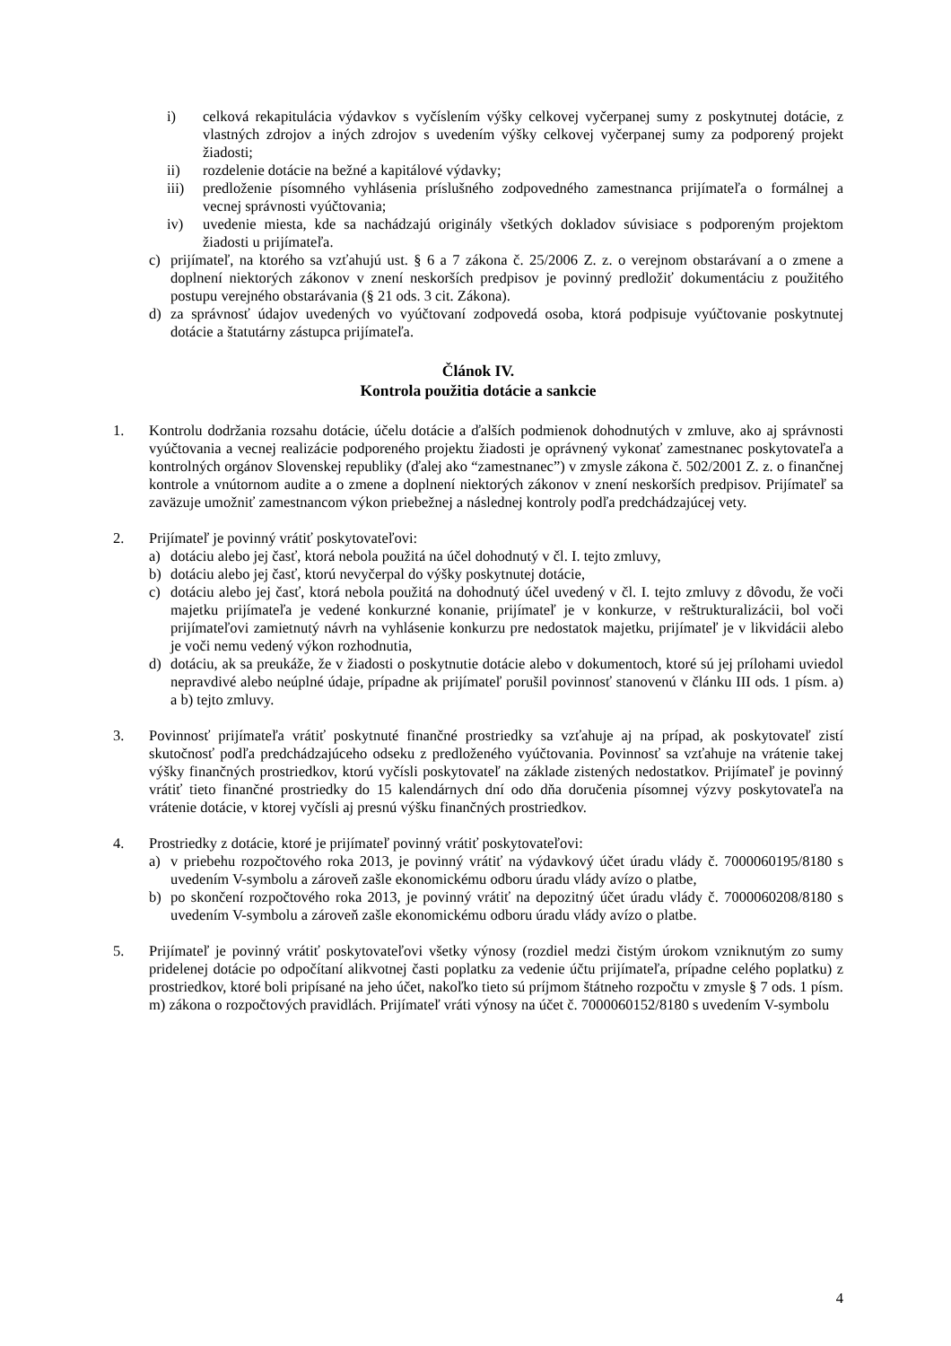i) celková rekapitulácia výdavkov s vyčíslením výšky celkovej vyčerpanej sumy z poskytnutej dotácie, z vlastných zdrojov a iných zdrojov s uvedením výšky celkovej vyčerpanej sumy za podporený projekt žiadosti;
ii) rozdelenie dotácie na bežné a kapitálové výdavky;
iii) predloženie písomného vyhlásenia príslušného zodpovedného zamestnanca prijímateľa o formálnej a vecnej správnosti vyúčtovania;
iv) uvedenie miesta, kde sa nachádzajú originály všetkých dokladov súvisiace s podporeným projektom žiadosti u prijímateľa.
c) prijímateľ, na ktorého sa vzťahujú ust. § 6 a 7 zákona č. 25/2006 Z. z. o verejnom obstarávaní a o zmene a doplnení niektorých zákonov v znení neskorších predpisov je povinný predložiť dokumentáciu z použitého postupu verejného obstarávania (§ 21 ods. 3 cit. Zákona).
d) za správnosť údajov uvedených vo vyúčtovaní zodpovedá osoba, ktorá podpisuje vyúčtovanie poskytnutej dotácie a štatutárny zástupca prijímateľa.
Článok IV.
Kontrola použitia dotácie a sankcie
1. Kontrolu dodržania rozsahu dotácie, účelu dotácie a ďalších podmienok dohodnutých v zmluve, ako aj správnosti vyúčtovania a vecnej realizácie podporeného projektu žiadosti je oprávnený vykonať zamestnanec poskytovateľa a kontrolných orgánov Slovenskej republiky (ďalej ako “zamestnanec”) v zmysle zákona č. 502/2001 Z. z. o finančnej kontrole a vnútornom audite a o zmene a doplnení niektorých zákonov v znení neskorších predpisov. Prijímateľ sa zaväzuje umožniť zamestnancom výkon priebežnej a následnej kontroly podľa predchádzajúcej vety.
2. Prijímateľ je povinný vrátiť poskytovateľovi:
a) dotáciu alebo jej časť, ktorá nebola použitá na účel dohodnutý v čl. I. tejto zmluvy,
b) dotáciu alebo jej časť, ktorú nevyčerpal do výšky poskytnutej dotácie,
c) dotáciu alebo jej časť, ktorá nebola použitá na dohodnutý účel uvedený v čl. I. tejto zmluvy z dôvodu, že voči majetku prijímateľa je vedené konkurzné konanie, prijímateľ je v konkurze, v reštrukturalizácii, bol voči prijímateľovi zamietnutý návrh na vyhlásenie konkurzu pre nedostatok majetku, prijímateľ je v likvidácii alebo je voči nemu vedený výkon rozhodnutia,
d) dotáciu, ak sa preukáže, že v žiadosti o poskytnutie dotácie alebo v dokumentoch, ktoré sú jej prílohami uviedol nepravdivé alebo neúplné údaje, prípadne ak prijímateľ porušil povinnosť stanovenú v článku III ods. 1 písm. a) a b) tejto zmluvy.
3. Povinnosť prijímateľa vrátiť poskytnuté finančné prostriedky sa vzťahuje aj na prípad, ak poskytovateľ zistí skutočnosť podľa predchádzajúceho odseku z predloženého vyúčtovania. Povinnosť sa vzťahuje na vrátenie takej výšky finančných prostriedkov, ktorú vyčísli poskytovateľ na základe zistených nedostatkov. Prijímateľ je povinný vrátiť tieto finančné prostriedky do 15 kalendárnych dní odo dňa doručenia písomnej výzvy poskytovateľa na vrátenie dotácie, v ktorej vyčísli aj presnú výšku finančných prostriedkov.
4. Prostriedky z dotácie, ktoré je prijímateľ povinný vrátiť poskytovateľovi:
a) v priebehu rozpočtového roka 2013, je povinný vrátiť na výdavkový účet úradu vlády č. 7000060195/8180 s uvedením V-symbolu a zároveň zašle ekonomickému odboru úradu vlády avízo o platbe,
b) po skončení rozpočtového roka 2013, je povinný vrátiť na depozitný účet úradu vlády č. 7000060208/8180 s uvedením V-symbolu a zároveň zašle ekonomickému odboru úradu vlády avízo o platbe.
5. Prijímateľ je povinný vrátiť poskytovateľovi všetky výnosy (rozdiel medzi čistým úrokom vzniknutým zo sumy pridelenej dotácie po odpočítaní alikvotnej časti poplatku za vedenie účtu prijímateľa, prípadne celého poplatku) z prostriedkov, ktoré boli pripísané na jeho účet, nakoľko tieto sú príjmom štátneho rozpočtu v zmysle § 7 ods. 1 písm. m) zákona o rozpočtových pravidlách. Prijímateľ vráti výnosy na účet č. 7000060152/8180 s uvedením V-symbolu
4